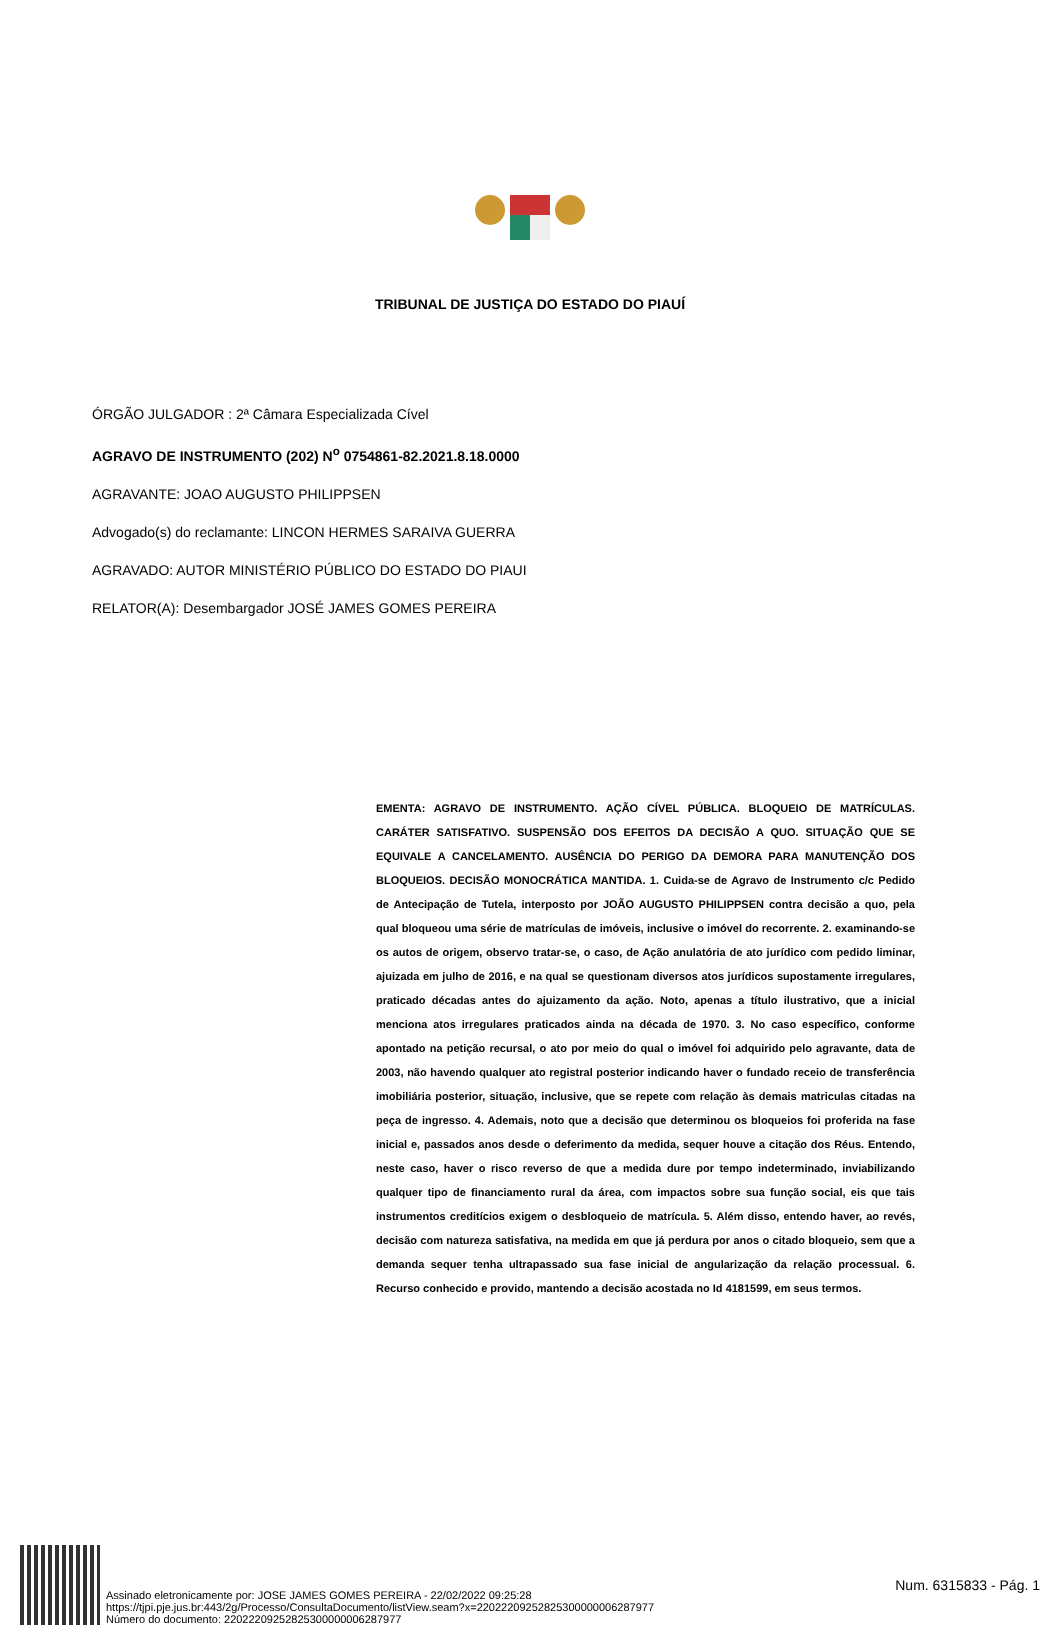TRIBUNAL DE JUSTIÇA DO ESTADO DO PIAUÍ
ÓRGÃO JULGADOR : 2ª Câmara Especializada Cível
AGRAVO DE INSTRUMENTO (202) N<sup>o</sup> 0754861-82.2021.8.18.0000
AGRAVANTE: JOAO AUGUSTO PHILIPPSEN
Advogado(s) do reclamante: LINCON HERMES SARAIVA GUERRA
AGRAVADO: AUTOR MINISTÉRIO PÚBLICO DO ESTADO DO PIAUI
RELATOR(A): Desembargador JOSÉ JAMES GOMES PEREIRA
EMENTA: AGRAVO DE INSTRUMENTO. AÇÃO CÍVEL PÚBLICA. BLOQUEIO DE MATRÍCULAS. CARÁTER SATISFATIVO. SUSPENSÃO DOS EFEITOS DA DECISÃO A QUO. SITUAÇÃO QUE SE EQUIVALE A CANCELAMENTO. AUSÊNCIA DO PERIGO DA DEMORA PARA MANUTENÇÃO DOS BLOQUEIOS. DECISÃO MONOCRÁTICA MANTIDA. 1. Cuida-se de Agravo de Instrumento c/c Pedido de Antecipação de Tutela, interposto por JOÃO AUGUSTO PHILIPPSEN contra decisão a quo, pela qual bloqueou uma série de matrículas de imóveis, inclusive o imóvel do recorrente. 2. examinando-se os autos de origem, observo tratar-se, o caso, de Ação anulatória de ato jurídico com pedido liminar, ajuizada em julho de 2016, e na qual se questionam diversos atos jurídicos supostamente irregulares, praticado décadas antes do ajuizamento da ação. Noto, apenas a título ilustrativo, que a inicial menciona atos irregulares praticados ainda na década de 1970. 3. No caso específico, conforme apontado na petição recursal, o ato por meio do qual o imóvel foi adquirido pelo agravante, data de 2003, não havendo qualquer ato registral posterior indicando haver o fundado receio de transferência imobiliária posterior, situação, inclusive, que se repete com relação às demais matriculas citadas na peça de ingresso. 4. Ademais, noto que a decisão que determinou os bloqueios foi proferida na fase inicial e, passados anos desde o deferimento da medida, sequer houve a citação dos Réus. Entendo, neste caso, haver o risco reverso de que a medida dure por tempo indeterminado, inviabilizando qualquer tipo de financiamento rural da área, com impactos sobre sua função social, eis que tais instrumentos creditícios exigem o desbloqueio de matrícula. 5. Além disso, entendo haver, ao revés, decisão com natureza satisfativa, na medida em que já perdura por anos o citado bloqueio, sem que a demanda sequer tenha ultrapassado sua fase inicial de angularização da relação processual. 6. Recurso conhecido e provido, mantendo a decisão acostada no Id 4181599, em seus termos.
Assinado eletronicamente por: JOSE JAMES GOMES PEREIRA - 22/02/2022 09:25:28
https://tjpi.pje.jus.br:443/2g/Processo/ConsultaDocumento/listView.seam?x=22022209252825300000006287977
Número do documento: 22022209252825300000006287977
Num. 6315833 - Pág. 1